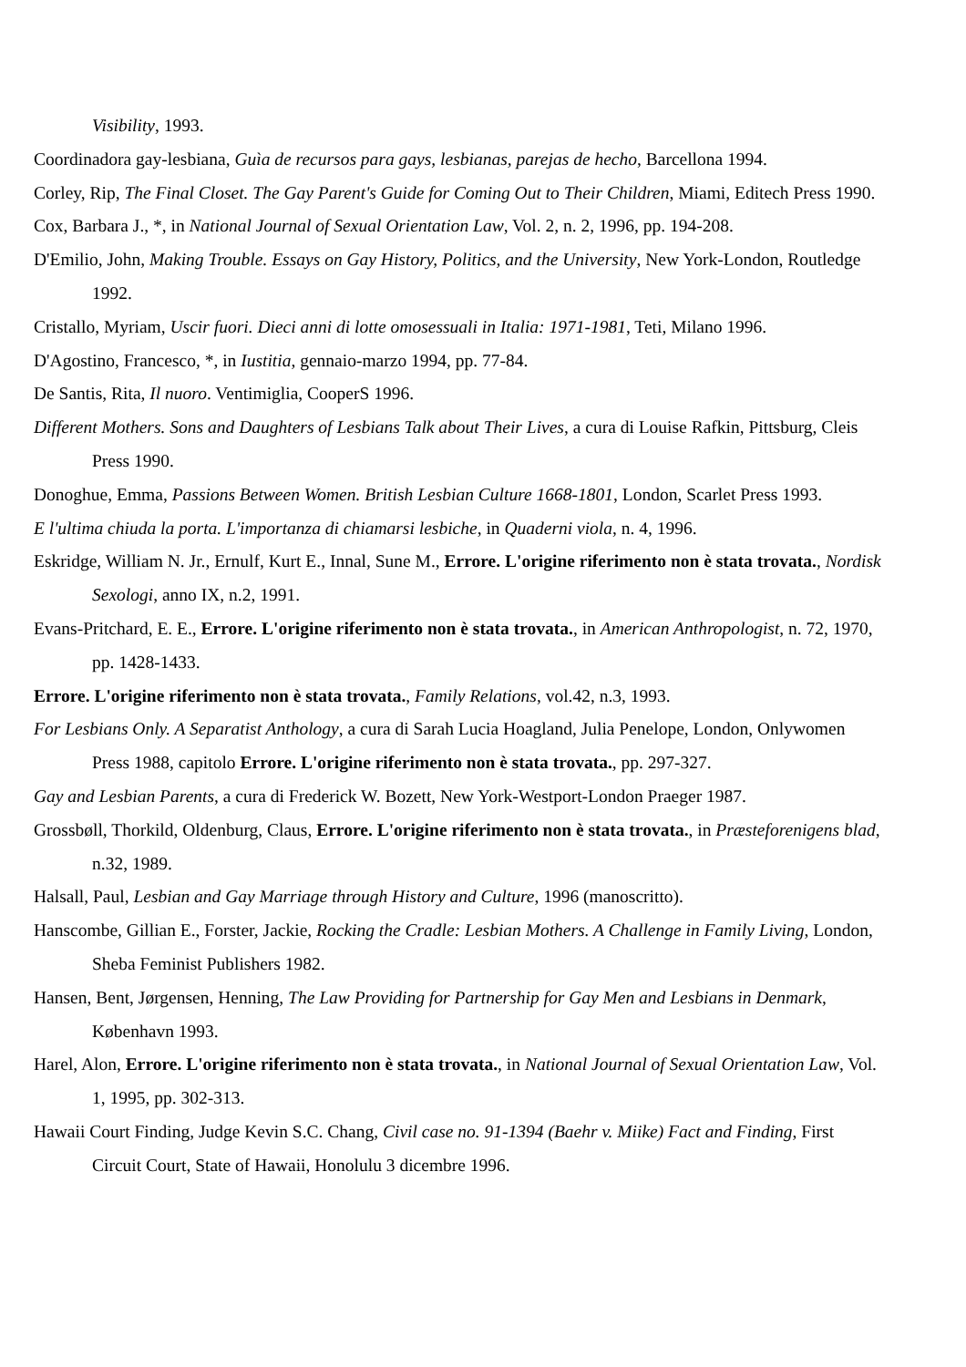Visibility, 1993.
Coordinadora gay-lesbiana, Guìa de recursos para gays, lesbianas, parejas de hecho, Barcellona 1994.
Corley, Rip, The Final Closet. The Gay Parent's Guide for Coming Out to Their Children, Miami, Editech Press 1990.
Cox, Barbara J., *, in National Journal of Sexual Orientation Law, Vol. 2, n. 2, 1996, pp. 194-208.
D'Emilio, John, Making Trouble. Essays on Gay History, Politics, and the University, New York-London, Routledge 1992.
Cristallo, Myriam, Uscir fuori. Dieci anni di lotte omosessuali in Italia: 1971-1981, Teti, Milano 1996.
D'Agostino, Francesco, *, in Iustitia, gennaio-marzo 1994, pp. 77-84.
De Santis, Rita, Il nuoro. Ventimiglia, CooperS 1996.
Different Mothers. Sons and Daughters of Lesbians Talk about Their Lives, a cura di Louise Rafkin, Pittsburg, Cleis Press 1990.
Donoghue, Emma, Passions Between Women. British Lesbian Culture 1668-1801, London, Scarlet Press 1993.
E l'ultima chiuda la porta. L'importanza di chiamarsi lesbiche, in Quaderni viola, n. 4, 1996.
Eskridge, William N. Jr., Ernulf, Kurt E., Innal, Sune M., Errore. L'origine riferimento non è stata trovata., Nordisk Sexologi, anno IX, n.2, 1991.
Evans-Pritchard, E. E., Errore. L'origine riferimento non è stata trovata., in American Anthropologist, n. 72, 1970, pp. 1428-1433.
Errore. L'origine riferimento non è stata trovata., Family Relations, vol.42, n.3, 1993.
For Lesbians Only. A Separatist Anthology, a cura di Sarah Lucia Hoagland, Julia Penelope, London, Onlywomen Press 1988, capitolo Errore. L'origine riferimento non è stata trovata., pp. 297-327.
Gay and Lesbian Parents, a cura di Frederick W. Bozett, New York-Westport-London Praeger 1987.
Grossbøll, Thorkild, Oldenburg, Claus, Errore. L'origine riferimento non è stata trovata., in Præsteforenigens blad, n.32, 1989.
Halsall, Paul, Lesbian and Gay Marriage through History and Culture, 1996 (manoscritto).
Hanscombe, Gillian E., Forster, Jackie, Rocking the Cradle: Lesbian Mothers. A Challenge in Family Living, London, Sheba Feminist Publishers 1982.
Hansen, Bent, Jørgensen, Henning, The Law Providing for Partnership for Gay Men and Lesbians in Denmark, København 1993.
Harel, Alon, Errore. L'origine riferimento non è stata trovata., in National Journal of Sexual Orientation Law, Vol. 1, 1995, pp. 302-313.
Hawaii Court Finding, Judge Kevin S.C. Chang, Civil case no. 91-1394 (Baehr v. Miike) Fact and Finding, First Circuit Court, State of Hawaii, Honolulu 3 dicembre 1996.